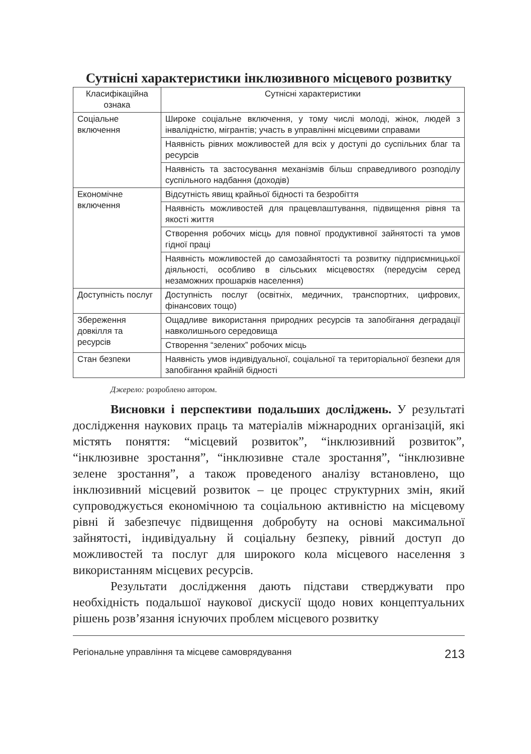Сутнісні характеристики інклюзивного місцевого розвитку
| Класифікаційна ознака | Сутнісні характеристики |
| --- | --- |
| Соціальне включення | Широке соціальне включення, у тому числі молоді, жінок, людей з інвалідністю, мігрантів; участь в управлінні місцевими справами |
| | Наявність рівних можливостей для всіх у доступі до суспільних благ та ресурсів |
| | Наявність та застосування механізмів більш справедливого розподілу суспільного надбання (доходів) |
| Економічне включення | Відсутність явищ крайньої бідності та безробіття |
| | Наявність можливостей для працевлаштування, підвищення рівня та якості життя |
| | Створення робочих місць для повної продуктивної зайнятості та умов гідної праці |
| | Наявність можливостей до самозайнятості та розвитку підприємницької діяльності, особливо в сільських місцевостях (передусім серед незаможних прошарків населення) |
| Доступність послуг | Доступність послуг (освітніх, медичних, транспортних, цифрових, фінансових тощо) |
| Збереження довкілля та ресурсів | Ощадливе використання природних ресурсів та запобігання деградації навколишнього середовища |
| | Створення “зелених” робочих місць |
| Стан безпеки | Наявність умов індивідуальної, соціальної та територіальної безпеки для запобігання крайній бідності |
Джерело: розроблено автором.
Висновки і перспективи подальших досліджень. У результаті дослідження наукових праць та матеріалів міжнародних організацій, які містять поняття: “місцевий розвиток”, “інклюзивний розвиток”, “інклюзивне зростання”, “інклюзивне стале зростання”, “інклюзивне зелене зростання”, а також проведеного аналізу встановлено, що інклюзивний місцевий розвиток – це процес структурних змін, який супроводжується економічною та соціальною активністю на місцевому рівні й забезпечує підвищення добробуту на основі максимальної зайнятості, індивідуальну й соціальну безпеку, рівний доступ до можливостей та послуг для широкого кола місцевого населення з використанням місцевих ресурсів.
Результати дослідження дають підстави стверджувати про необхідність подальшої наукової дискусії щодо нових концептуальних рішень розв’язання існуючих проблем місцевого розвитку
Регіональне управління та місцеве самоврядування 213